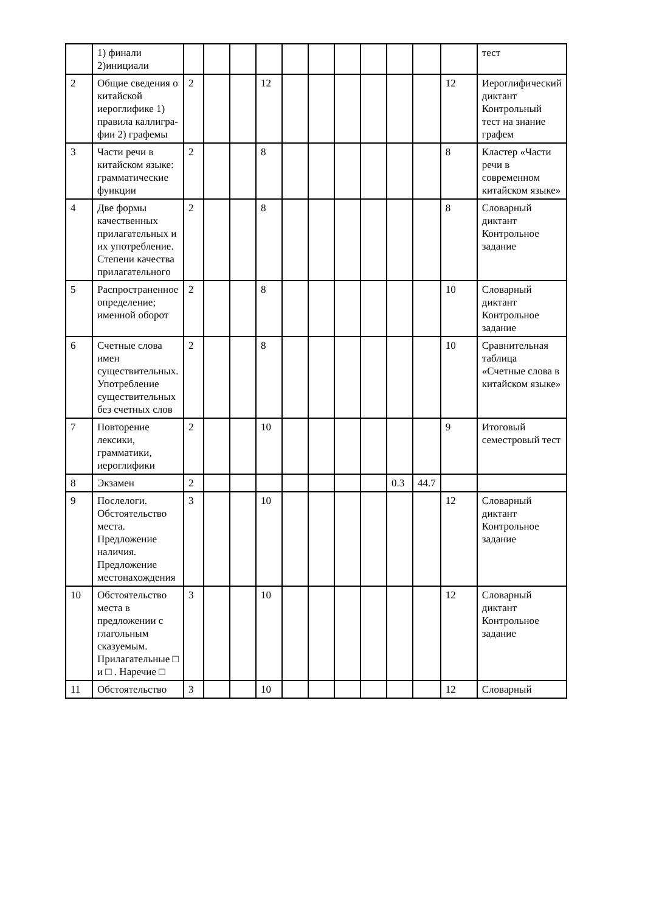| | 1) финали 2)инициали | | | | | | | | | | | | тест |
| 2 | Общие сведения о китайской иероглифике 1) правила каллигра-фии 2) графемы | 2 | | | 12 | | | | | | | 12 | Иероглифический диктант Контрольный тест на знание графем |
| 3 | Части речи в китайском языке: грамматические функции | 2 | | | 8 | | | | | | | 8 | Кластер «Части речи в современном китайском языке» |
| 4 | Две формы качественных прилагательных и их употребление. Степени качества прилагательного | 2 | | | 8 | | | | | | | 8 | Словарный диктант Контрольное задание |
| 5 | Распространенное определение; именной оборот | 2 | | | 8 | | | | | | | 10 | Словарный диктант Контрольное задание |
| 6 | Счетные слова имен существительных. Употребление существительных без счетных слов | 2 | | | 8 | | | | | | | 10 | Сравнительная таблица «Счетные слова в китайском языке» |
| 7 | Повторение лексики, грамматики, иероглифики | 2 | | | 10 | | | | | | | 9 | Итоговый семестровый тест |
| 8 | Экзамен | 2 | | | | | | | | 0.3 | 44.7 | | |
| 9 | Послелоги. Обстоятельство места. Предложение наличия. Предложение местонахождения | 3 | | | 10 | | | | | | | 12 | Словарный диктант Контрольное задание |
| 10 | Обстоятельство места в предложении с глагольным сказуемым. Прилагательные □ и □ . Наречие □ | 3 | | | 10 | | | | | | | 12 | Словарный диктант Контрольное задание |
| 11 | Обстоятельство | 3 | | | 10 | | | | | | | 12 | Словарный |